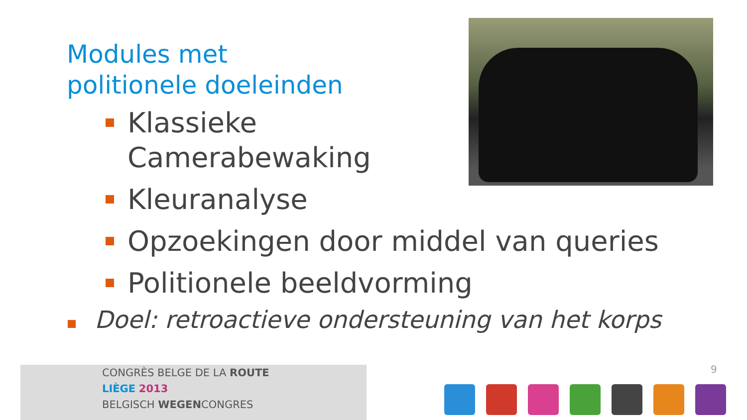Modules met
politionele doeleinden
Klassieke
Camerabewaking
Kleuranalyse
Opzoekingen door middel van queries
Politionele beeldvorming
Doel: retroactieve ondersteuning van het korps
CONGRÈS BELGE DE LA ROUTE
LIÈGE 2013
BELGISCH WEGENCONGRES
9